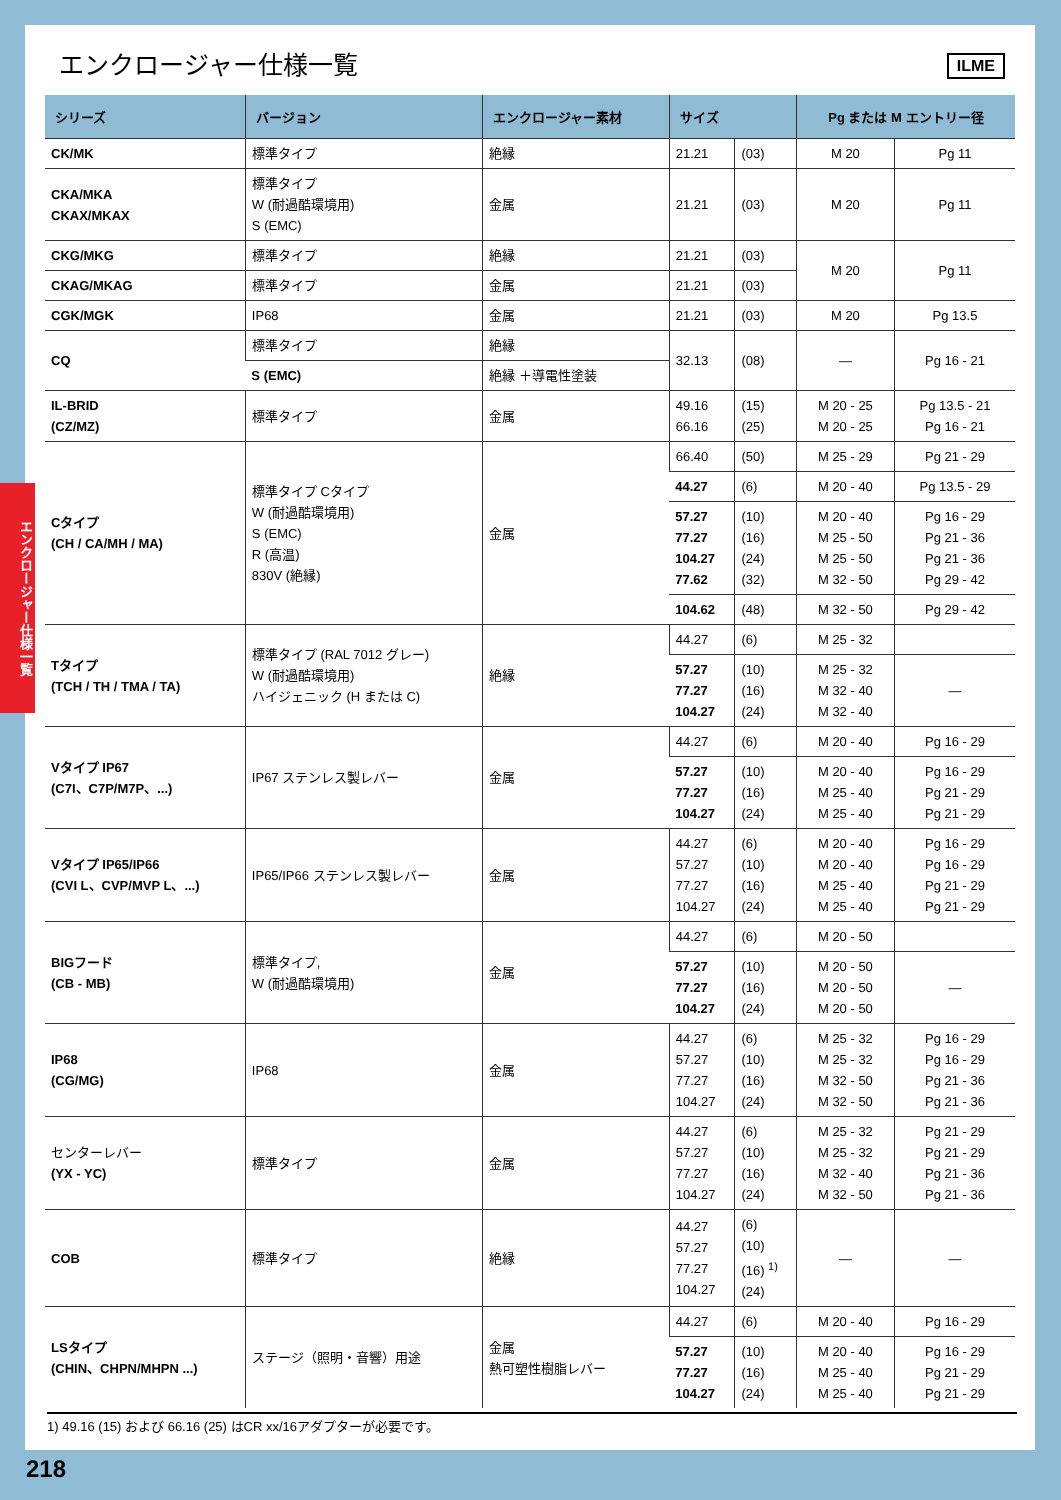エンクロージャー仕様一覧
ILME
| シリーズ | バージョン | エンクロージャー素材 | サイズ | | Pg または M エントリー径 | |
| --- | --- | --- | --- | --- | --- | --- |
| CK/MK | 標準タイプ | 絶縁 | 21.21 | (03) | M 20 | Pg 11 |
| CKA/MKA CKAX/MKAX | 標準タイプ W (耐過酷環境用) S (EMC) | 金属 | 21.21 | (03) | M 20 | Pg 11 |
| CKG/MKG | 標準タイプ | 絶縁 | 21.21 | (03) | M 20 | Pg 11 |
| CKAG/MKAG | 標準タイプ | 金属 | 21.21 | (03) | | |
| CGK/MGK | IP68 | 金属 | 21.21 | (03) | M 20 | Pg 13.5 |
| CQ | 標準タイプ | 絶縁 | 32.13 | (08) | — | Pg 16 - 21 |
| | S (EMC) | 絶縁 ＋導電性塗装 | | | | |
| IL-BRID (CZ/MZ) | 標準タイプ | 金属 | 49.16 66.16 | (15) (25) | M 20 - 25 M 20 - 25 | Pg 13.5 - 21 Pg 16 - 21 |
| Cタイプ (CH / CA/MH / MA) | 標準タイプ Cタイプ W (耐過酷環境用) S (EMC) R (高温) 830V (絶縁) | 金属 | 66.40 | (50) | M 25 - 29 | Pg 21 - 29 |
| | | | 44.27 | (6) | M 20 - 40 | Pg 13.5 - 29 |
| | | | 57.27 77.27 104.27 77.62 | (10) (16) (24) (32) | M 20 - 40 M 25 - 50 M 25 - 50 M 32 - 50 | Pg 16 - 29 Pg 21 - 36 Pg 21 - 36 Pg 29 - 42 |
| | | | 104.62 | (48) | M 32 - 50 | Pg 29 - 42 |
| Tタイプ (TCH / TH / TMA / TA) | 標準タイプ (RAL 7012 グレー) W (耐過酷環境用) ハイジェニック (H または C) | 絶縁 | 44.27 | (6) | M 25 - 32 | |
| | | | 57.27 77.27 104.27 | (10) (16) (24) | M 25 - 32 M 32 - 40 M 32 - 40 | — |
| Vタイプ IP67 (C7I、C7P/M7P、...) | IP67 ステンレス製レバー | 金属 | 44.27 | (6) | M 20 - 40 | Pg 16 - 29 |
| | | | 57.27 77.27 104.27 | (10) (16) (24) | M 20 - 40 M 25 - 40 M 25 - 40 | Pg 16 - 29 Pg 21 - 29 Pg 21 - 29 |
| Vタイプ IP65/IP66 (CVI L、CVP/MVP L、...) | IP65/IP66 ステンレス製レバー | 金属 | 44.27 57.27 77.27 104.27 | (6) (10) (16) (24) | M 20 - 40 M 20 - 40 M 25 - 40 M 25 - 40 | Pg 16 - 29 Pg 16 - 29 Pg 21 - 29 Pg 21 - 29 |
| BIGフード (CB - MB) | 標準タイプ, W (耐過酷環境用) | 金属 | 44.27 | (6) | M 20 - 50 | |
| | | | 57.27 77.27 104.27 | (10) (16) (24) | M 20 - 50 M 20 - 50 M 20 - 50 | — |
| IP68 (CG/MG) | IP68 | 金属 | 44.27 57.27 77.27 104.27 | (6) (10) (16) (24) | M 25 - 32 M 25 - 32 M 32 - 50 M 32 - 50 | Pg 16 - 29 Pg 16 - 29 Pg 21 - 36 Pg 21 - 36 |
| センターレバー (YX - YC) | 標準タイプ | 金属 | 44.27 57.27 77.27 104.27 | (6) (10) (16) (24) | M 25 - 32 M 25 - 32 M 32 - 40 M 32 - 50 | Pg 21 - 29 Pg 21 - 29 Pg 21 - 36 Pg 21 - 36 |
| COB | 標準タイプ | 絶縁 | 44.27 57.27 77.27 104.27 | (6) (10) (16) <sup>1)</sup> (24) | — | — |
| LSタイプ (CHIN、CHPN/MHPN ...) | ステージ（照明・音響）用途 | 金属 熱可塑性樹脂レバー | 44.27 | (6) | M 20 - 40 | Pg 16 - 29 |
| | | | 57.27 77.27 104.27 | (10) (16) (24) | M 20 - 40 M 25 - 40 M 25 - 40 | Pg 16 - 29 Pg 21 - 29 Pg 21 - 29 |
1) 49.16 (15) および 66.16 (25) はCR xx/16アダプターが必要です。
エンクロージャー仕様一覧
218